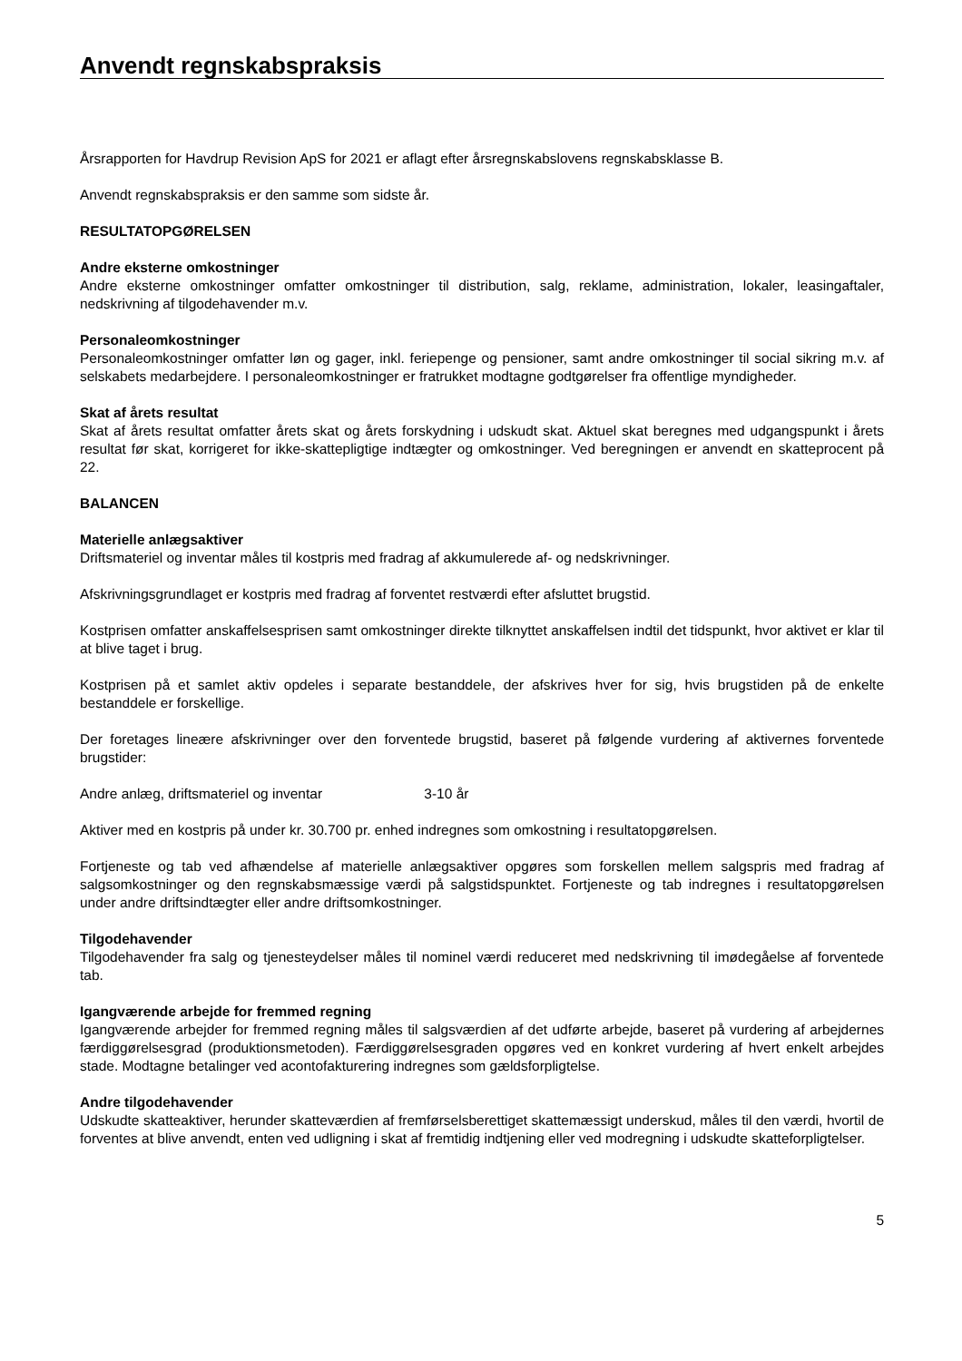Anvendt regnskabspraksis
Årsrapporten for Havdrup Revision ApS for 2021 er aflagt efter årsregnskabslovens regnskabsklasse B.
Anvendt regnskabspraksis er den samme som sidste år.
RESULTATOPGØRELSEN
Andre eksterne omkostninger
Andre eksterne omkostninger omfatter omkostninger til distribution, salg, reklame, administration, lokaler, leasingaftaler, nedskrivning af tilgodehavender m.v.
Personaleomkostninger
Personaleomkostninger omfatter løn og gager, inkl. feriepenge og pensioner, samt andre omkostninger til social sikring m.v. af selskabets medarbejdere. I personaleomkostninger er fratrukket modtagne godtgørelser fra offentlige myndigheder.
Skat af årets resultat
Skat af årets resultat omfatter årets skat og årets forskydning i udskudt skat. Aktuel skat beregnes med udgangspunkt i årets resultat før skat, korrigeret for ikke-skattepligtige indtægter og omkostninger. Ved beregningen er anvendt en skatteprocent på 22.
BALANCEN
Materielle anlægsaktiver
Driftsmateriel og inventar måles til kostpris med fradrag af akkumulerede af- og nedskrivninger.
Afskrivningsgrundlaget er kostpris med fradrag af forventet restværdi efter afsluttet brugstid.
Kostprisen omfatter anskaffelsesprisen samt omkostninger direkte tilknyttet anskaffelsen indtil det tidspunkt, hvor aktivet er klar til at blive taget i brug.
Kostprisen på et samlet aktiv opdeles i separate bestanddele, der afskrives hver for sig, hvis brugstiden på de enkelte bestanddele er forskellige.
Der foretages lineære afskrivninger over den forventede brugstid, baseret på følgende vurdering af aktivernes forventede brugstider:
Andre anlæg, driftsmateriel og inventar 3-10 år
Aktiver med en kostpris på under kr. 30.700 pr. enhed indregnes som omkostning i resultatopgørelsen.
Fortjeneste og tab ved afhændelse af materielle anlægsaktiver opgøres som forskellen mellem salgspris med fradrag af salgsomkostninger og den regnskabsmæssige værdi på salgstidspunktet. Fortjeneste og tab indregnes i resultatopgørelsen under andre driftsindtægter eller andre driftsomkostninger.
Tilgodehavender
Tilgodehavender fra salg og tjenesteydelser måles til nominel værdi reduceret med nedskrivning til imødegåelse af forventede tab.
Igangværende arbejde for fremmed regning
Igangværende arbejder for fremmed regning måles til salgsværdien af det udførte arbejde, baseret på vurdering af arbejdernes færdiggørelsesgrad (produktionsmetoden). Færdiggørelsesgraden opgøres ved en konkret vurdering af hvert enkelt arbejdes stade. Modtagne betalinger ved acontofakturering indregnes som gældsforpligtelse.
Andre tilgodehavender
Udskudte skatteaktiver, herunder skatteværdien af fremførselsberettiget skattemæssigt underskud, måles til den værdi, hvortil de forventes at blive anvendt, enten ved udligning i skat af fremtidig indtjening eller ved modregning i udskudte skatteforpligtelser.
5